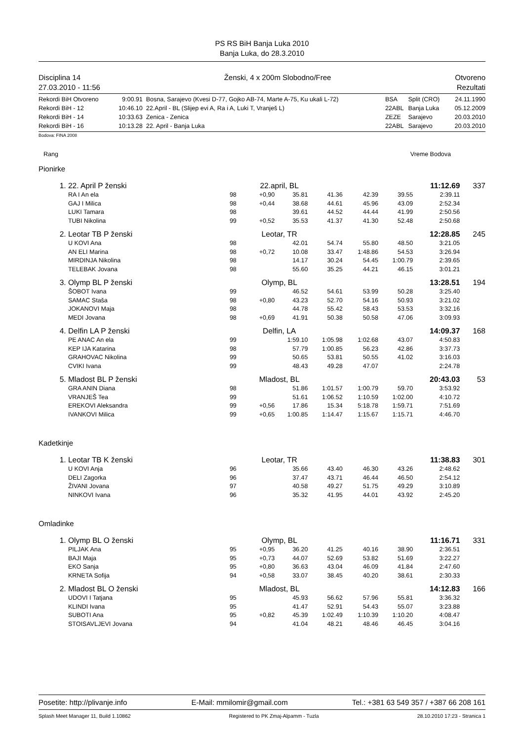PS RS BiH Banja Luka 2010
Banja Luka, do 28.3.2010
Disciplina 14
27.03.2010 - 11:56
Ženski, 4 x 200m Slobodno/Free Otvoreno
Rezultati
| Rekordi BiH Otvoreno | 9:00.91 | Bosna, Sarajevo (Kvesi D-77, Gojko AB-74, Marte A-75, Ku ukali L-72) | BSA | Split (CRO) | 24.11.1990 |
| Rekordi BiH - 12 | 10:46.10 | 22.April - BL (Slijep evi A, Ra i A, Luki T, Vranješ L) | 22ABL | Banja Luka | 05.12.2009 |
| Rekordi BiH - 14 | 10:33.63 | Zenica - Zenica | ZEZE | Sarajevo | 20.03.2010 |
| Rekordi BiH - 16 | 10:13.28 | 22. April - Banja Luka | 22ABL | Sarajevo | 20.03.2010 |
Bodova: FINA 2008
Rang Vreme Bodova
Pionirke
| 1. | 22. April P ženski | 22.april, BL | | | | | | 11:12.69 | 337 |
| | RA I An ela | 98 | +0,90 | 35.81 | 41.36 | 42.39 | 39.55 | 2:39.11 | |
| | GAJ I Milica | 98 | +0,44 | 38.68 | 44.61 | 45.96 | 43.09 | 2:52.34 | |
| | LUKI Tamara | 98 | | 39.61 | 44.52 | 44.44 | 41.99 | 2:50.56 | |
| | TUBI Nikolina | 99 | +0,52 | 35.53 | 41.37 | 41.30 | 52.48 | 2:50.68 | |
| 2. | Leotar TB P ženski | Leotar, TR | | | | | | 12:28.85 | 245 |
| | U KOVI Ana | 98 | | 42.01 | 54.74 | 55.80 | 48.50 | 3:21.05 | |
| | AN ELI Marina | 98 | +0,72 | 10.08 | 33.47 | 1:48.86 | 54.53 | 3:26.94 | |
| | MIRDINJA Nikolina | 98 | | 14.17 | 30.24 | 54.45 | 1:00.79 | 2:39.65 | |
| | TELEBAK Jovana | 98 | | 55.60 | 35.25 | 44.21 | 46.15 | 3:01.21 | |
| 3. | Olymp BL P ženski | Olymp, BL | | | | | | 13:28.51 | 194 |
| | ŠOBOT Ivana | 99 | | 46.52 | 54.61 | 53.99 | 50.28 | 3:25.40 | |
| | SAMAC Staša | 98 | +0,80 | 43.23 | 52.70 | 54.16 | 50.93 | 3:21.02 | |
| | JOKANOVI Maja | 98 | | 44.78 | 55.42 | 58.43 | 53.53 | 3:32.16 | |
| | MEDI Jovana | 98 | +0,69 | 41.91 | 50.38 | 50.58 | 47.06 | 3:09.93 | |
| 4. | Delfin LA P ženski | Delfin, LA | | | | | | 14:09.37 | 168 |
| | PE ANAC An ela | 99 | | 1:59.10 | 1:05.98 | 1:02.68 | 43.07 | 4:50.83 | |
| | KEP IJA Katarina | 98 | | 57.79 | 1:00.85 | 56.23 | 42.86 | 3:37.73 | |
| | GRAHOVAC Nikolina | 99 | | 50.65 | 53.81 | 50.55 | 41.02 | 3:16.03 | |
| | CVIKI Ivana | 99 | | 48.43 | 49.28 | 47.07 | | 2:24.78 | |
| 5. | Mladost BL P ženski | Mladost, BL | | | | | | 20:43.03 | 53 |
| | GRA ANIN Diana | 98 | | 51.86 | 1:01.57 | 1:00.79 | 59.70 | 3:53.92 | |
| | VRANJEŠ Tea | 99 | | 51.61 | 1:06.52 | 1:10.59 | 1:02.00 | 4:10.72 | |
| | EREKOVI Aleksandra | 99 | +0,56 | 17.86 | 15.34 | 5:18.78 | 1:59.71 | 7:51.69 | |
| | IVANKOVI Milica | 99 | +0,65 | 1:00.85 | 1:14.47 | 1:15.67 | 1:15.71 | 4:46.70 | |
Kadetkinje
| 1. | Leotar TB K ženski | Leotar, TR | | | | | | 11:38.83 | 301 |
| | U KOVI Anja | 96 | | 35.66 | 43.40 | 46.30 | 43.26 | 2:48.62 | |
| | DELI Zagorka | 96 | | 37.47 | 43.71 | 46.44 | 46.50 | 2:54.12 | |
| | ŽIVANI Jovana | 97 | | 40.58 | 49.27 | 51.75 | 49.29 | 3:10.89 | |
| | NINKOVI Ivana | 96 | | 35.32 | 41.95 | 44.01 | 43.92 | 2:45.20 | |
Omladinke
| 1. | Olymp BL O ženski | Olymp, BL | | | | | | 11:16.71 | 331 |
| | PILJAK Ana | 95 | +0,95 | 36.20 | 41.25 | 40.16 | 38.90 | 2:36.51 | |
| | BAJI Maja | 95 | +0,73 | 44.07 | 52.69 | 53.82 | 51.69 | 3:22.27 | |
| | EKO Sanja | 95 | +0,80 | 36.63 | 43.04 | 46.09 | 41.84 | 2:47.60 | |
| | KRNETA Sofija | 94 | +0,58 | 33.07 | 38.45 | 40.20 | 38.61 | 2:30.33 | |
| 2. | Mladost BL O ženski | Mladost, BL | | | | | | 14:12.83 | 166 |
| | UDOVI I Tatjana | 95 | | 45.93 | 56.62 | 57.96 | 55.81 | 3:36.32 | |
| | KLINDI Ivana | 95 | | 41.47 | 52.91 | 54.43 | 55.07 | 3:23.88 | |
| | SUBOTI Ana | 95 | +0,82 | 45.39 | 1:02.49 | 1:10.39 | 1:10.20 | 4:08.47 | |
| | STOISAVLJEVI Jovana | 94 | | 41.04 | 48.21 | 48.46 | 46.45 | 3:04.16 | |
Posetite: http://plivanje.info E-Mail: mmilomir@gmail.com Tel.: +381 63 549 357 / +387 66 208 161
Splash Meet Manager 11, Build 1.10862 Registered to PK Zmaj-Alpamm - Tuzla 28.10.2010 17:23 - Stranica 1